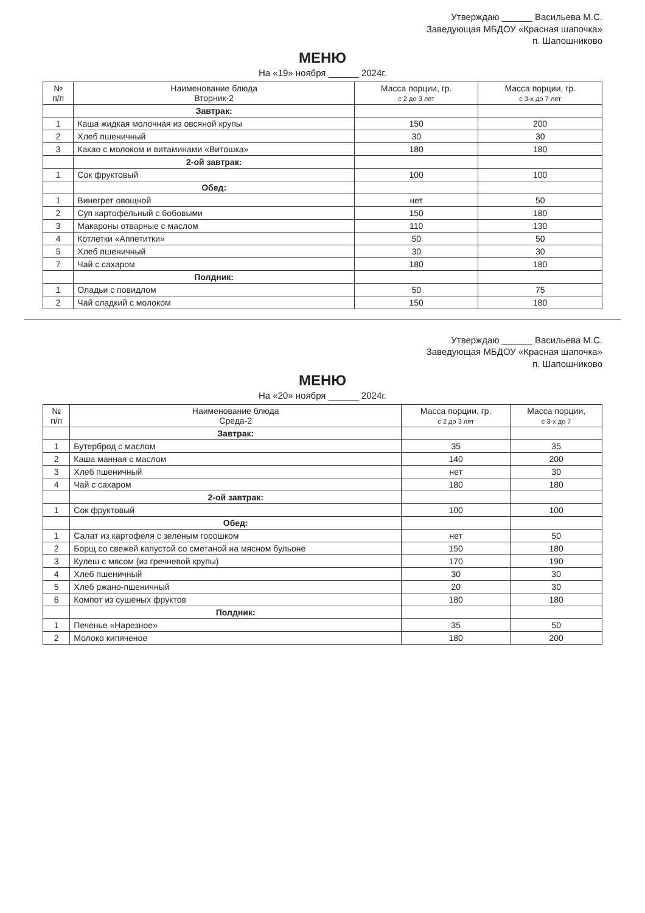Утверждаю ______ Васильева М.С.
Заведующая МБДОУ «Красная шапочка»
п. Шапошниково
МЕНЮ
На «19» ноября ______ 2024г.
| № п/п | Наименование блюда Вторник-2 | Масса порции, гр. с 2 до 3 лет | Масса порции, гр. с 3-х до 7 лет |
| --- | --- | --- | --- |
| | Завтрак: | | |
| 1 | Каша жидкая молочная из овсяной крупы | 150 | 200 |
| 2 | Хлеб пшеничный | 30 | 30 |
| 3 | Какао с молоком и витаминами «Витошка» | 180 | 180 |
| | 2-ой завтрак: | | |
| 1 | Сок фруктовый | 100 | 100 |
| | Обед: | | |
| 1 | Винегрет овощной | нет | 50 |
| 2 | Суп картофельный с бобовыми | 150 | 180 |
| 3 | Макароны отварные с маслом | 110 | 130 |
| 4 | Котлетки «Аппетитки» | 50 | 50 |
| 5 | Хлеб пшеничный | 30 | 30 |
| 7 | Чай с сахаром | 180 | 180 |
| | Полдник: | | |
| 1 | Оладьи с повидлом | 50 | 75 |
| 2 | Чай сладкий с молоком | 150 | 180 |
Утверждаю ______ Васильева М.С.
Заведующая МБДОУ «Красная шапочка»
п. Шапошниково
МЕНЮ
На «20» ноября ______ 2024г.
| № п/п | Наименование блюда Среда-2 | Масса порции, гр. с 2 до 3 лет | Масса порции, с 3-х до 7 |
| --- | --- | --- | --- |
| | Завтрак: | | |
| 1 | Бутерброд с маслом | 35 | 35 |
| 2 | Каша манная с маслом | 140 | 200 |
| 3 | Хлеб пшеничный | нет | 30 |
| 4 | Чай с сахаром | 180 | 180 |
| | 2-ой завтрак: | | |
| 1 | Сок фруктовый | 100 | 100 |
| | Обед: | | |
| 1 | Салат из картофеля с зеленым горошком | нет | 50 |
| 2 | Борщ со свежей капустой со сметаной на мясном бульоне | 150 | 180 |
| 3 | Кулеш с мясом (из гречневой крупы) | 170 | 190 |
| 4 | Хлеб пшеничный | 30 | 30 |
| 5 | Хлеб ржано-пшеничный | 20 | 30 |
| 6 | Компот из сушеных фруктов | 180 | 180 |
| | Полдник: | | |
| 1 | Печенье «Нарезное» | 35 | 50 |
| 2 | Молоко кипяченое | 180 | 200 |